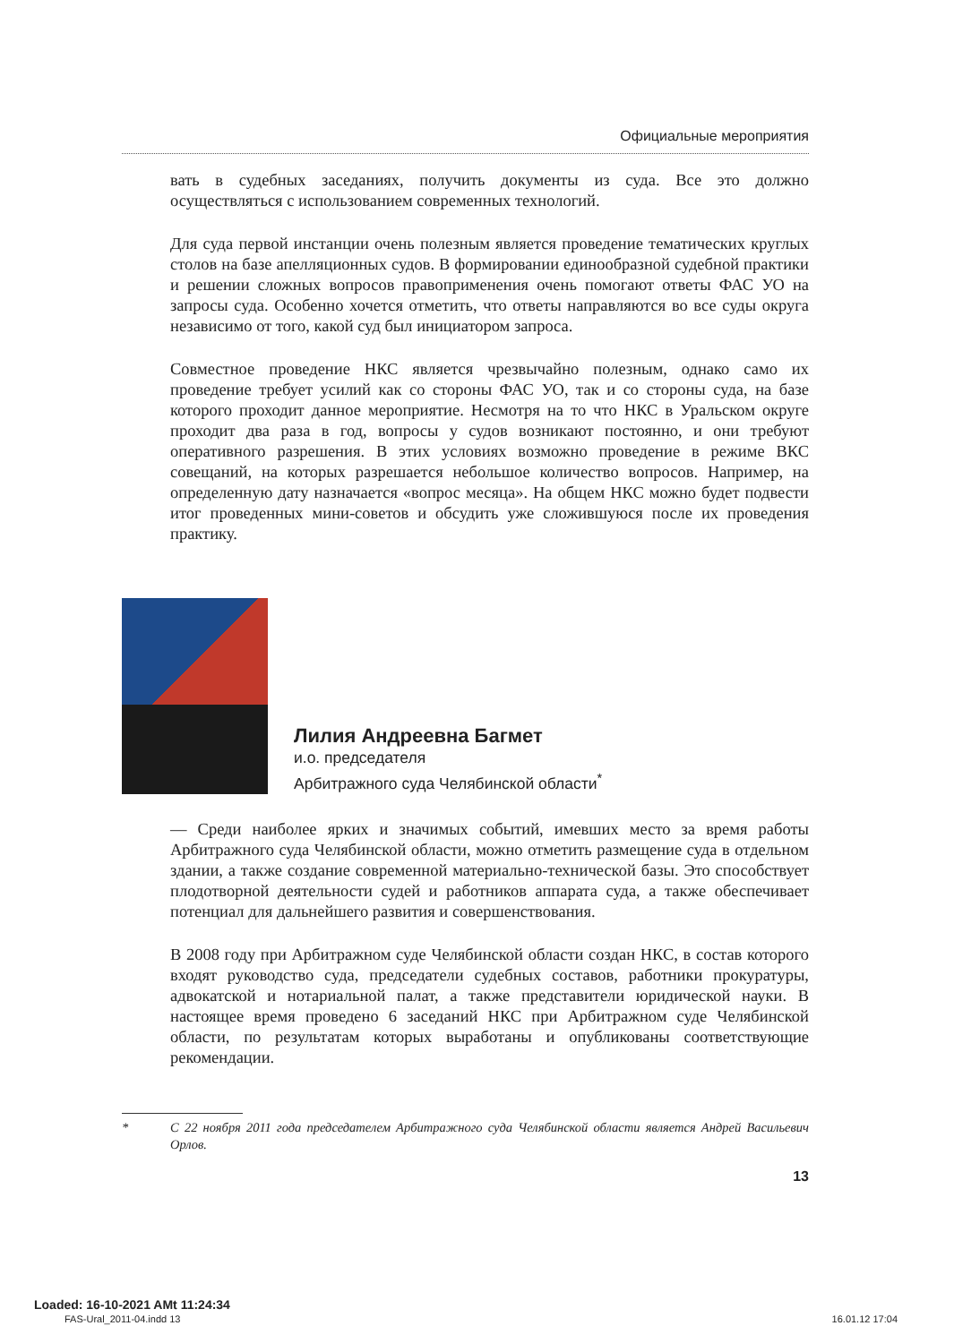Официальные мероприятия
вать в судебных заседаниях, получить документы из суда. Все это должно осуществляться с использованием современных технологий.
Для суда первой инстанции очень полезным является проведение тематических круглых столов на базе апелляционных судов. В формировании единообразной судебной практики и решении сложных вопросов правоприменения очень помогают ответы ФАС УО на запросы суда. Особенно хочется отметить, что ответы направляются во все суды округа независимо от того, какой суд был инициатором запроса.
Совместное проведение НКС является чрезвычайно полезным, однако само их проведение требует усилий как со стороны ФАС УО, так и со стороны суда, на базе которого проходит данное мероприятие. Несмотря на то что НКС в Уральском округе проходит два раза в год, вопросы у судов возникают постоянно, и они требуют оперативного разрешения. В этих условиях возможно проведение в режиме ВКС совещаний, на которых разрешается небольшое количество вопросов. Например, на определенную дату назначается «вопрос месяца». На общем НКС можно будет подвести итог проведенных мини-советов и обсудить уже сложившуюся после их проведения практику.
Лилия Андреевна Багмет
и.о. председателя
Арбитражного суда Челябинской области<sup>*</sup>
— Среди наиболее ярких и значимых событий, имевших место за время работы Арбитражного суда Челябинской области, можно отметить размещение суда в отдельном здании, а также создание современной материально-технической базы. Это способствует плодотворной деятельности судей и работников аппарата суда, а также обеспечивает потенциал для дальнейшего развития и совершенствования.
В 2008 году при Арбитражном суде Челябинской области создан НКС, в состав которого входят руководство суда, председатели судебных составов, работники прокуратуры, адвокатской и нотариальной палат, а также представители юридической науки. В настоящее время проведено 6 заседаний НКС при Арбитражном суде Челябинской области, по результатам которых выработаны и опубликованы соответствующие рекомендации.
* С 22 ноября 2011 года председателем Арбитражного суда Челябинской области является Андрей Васильевич Орлов.
13
Loaded: 16-10-2021 AMt 11:24:34
FAS-Ural_2011-04.indd 13 16.01.12 17:04